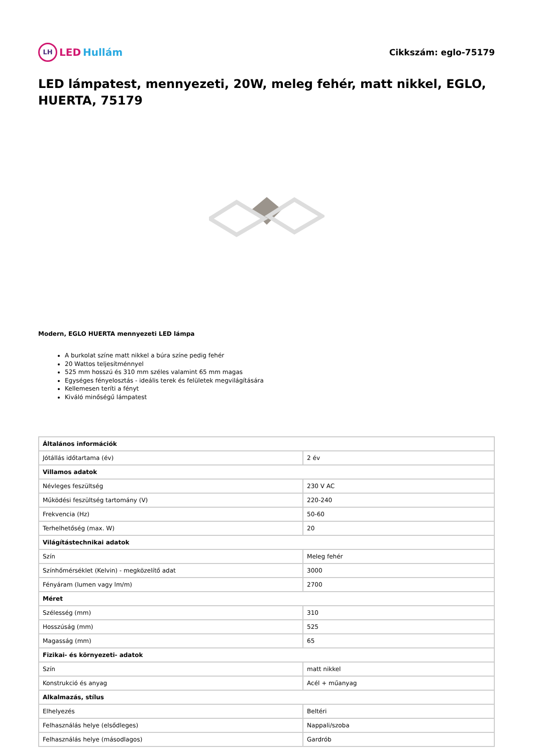LH LED Hullám
Cikkszám: eglo-75179
LED lámpatest, mennyezeti, 20W, meleg fehér, matt nikkel, EGLO, HUERTA, 75179
Modern, EGLO HUERTA mennyezeti LED lámpa
A burkolat színe matt nikkel a búra színe pedig fehér
20 Wattos teljesítménnyel
525 mm hosszú és 310 mm széles valamint 65 mm magas
Egységes fényelosztás - ideális terek és felületek megvilágítására
Kellemesen teríti a fényt
Kiváló minőségű lámpatest
| Általános információk | |
| Jótállás időtartama (év) | 2 év |
| Villamos adatok | |
| Névleges feszültség | 230 V AC |
| Működési feszültség tartomány (V) | 220-240 |
| Frekvencia (Hz) | 50-60 |
| Terhelhetőség (max. W) | 20 |
| Világítástechnikai adatok | |
| Szín | Meleg fehér |
| Színhőmérséklet (Kelvin) - megközelítő adat | 3000 |
| Fényáram (lumen vagy lm/m) | 2700 |
| Méret | |
| Szélesség (mm) | 310 |
| Hosszúság (mm) | 525 |
| Magasság (mm) | 65 |
| Fizikai- és környezeti- adatok | |
| Szín | matt nikkel |
| Konstrukció és anyag | Acél + műanyag |
| Alkalmazás, stílus | |
| Elhelyezés | Beltéri |
| Felhasználás helye (elsődleges) | Nappali/szoba |
| Felhasználás helye (másodlagos) | Gardrób |